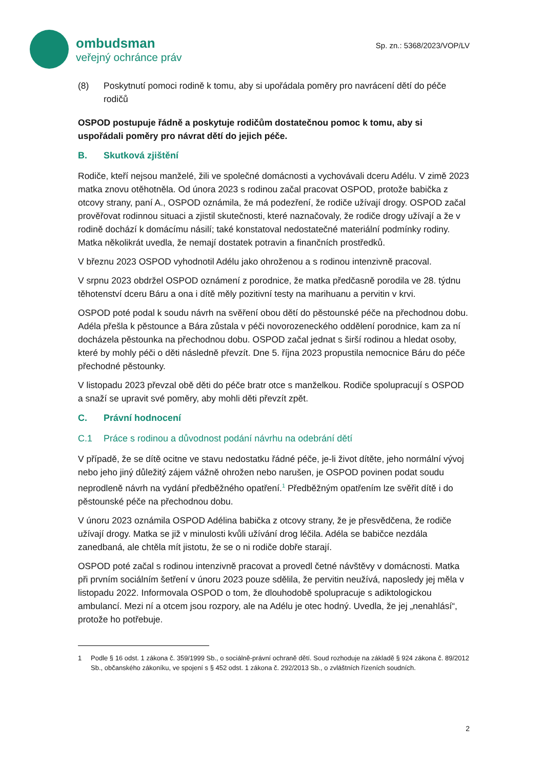ombudsman
veřejný ochránce práv
Sp. zn.: 5368/2023/VOP/LV
(8) Poskytnutí pomoci rodině k tomu, aby si upořádala poměry pro navrácení dětí do péče rodičů
OSPOD postupuje řádně a poskytuje rodičům dostatečnou pomoc k tomu, aby si uspořádali poměry pro návrat dětí do jejich péče.
B. Skutková zjištění
Rodiče, kteří nejsou manželé, žili ve společné domácnosti a vychovávali dceru Adélu. V zimě 2023 matka znovu otěhotněla. Od února 2023 s rodinou začal pracovat OSPOD, protože babička z otcovy strany, paní A., OSPOD oznámila, že má podezření, že rodiče užívají drogy. OSPOD začal prověřovat rodinnou situaci a zjistil skutečnosti, které naznačovaly, že rodiče drogy užívají a že v rodině dochází k domácímu násilí; také konstatoval nedostatečné materiální podmínky rodiny. Matka několikrát uvedla, že nemají dostatek potravin a finančních prostředků.
V březnu 2023 OSPOD vyhodnotil Adélu jako ohroženou a s rodinou intenzivně pracoval.
V srpnu 2023 obdržel OSPOD oznámení z porodnice, že matka předčasně porodila ve 28. týdnu těhotenství dceru Báru a ona i dítě měly pozitivní testy na marihuanu a pervitin v krvi.
OSPOD poté podal k soudu návrh na svěření obou dětí do pěstounské péče na přechodnou dobu. Adéla přešla k pěstounce a Bára zůstala v péči novorozeneckého oddělení porodnice, kam za ní docházela pěstounka na přechodnou dobu. OSPOD začal jednat s širší rodinou a hledat osoby, které by mohly péči o děti následně převzít. Dne 5. října 2023 propustila nemocnice Báru do péče přechodné pěstounky.
V listopadu 2023 převzal obě děti do péče bratr otce s manželkou. Rodiče spolupracují s OSPOD a snaží se upravit své poměry, aby mohli děti převzít zpět.
C. Právní hodnocení
C.1 Práce s rodinou a důvodnost podání návrhu na odebrání dětí
V případě, že se dítě ocitne ve stavu nedostatku řádné péče, je-li život dítěte, jeho normální vývoj nebo jeho jiný důležitý zájem vážně ohrožen nebo narušen, je OSPOD povinen podat soudu neprodleně návrh na vydání předběžného opatření.<sup>1</sup> Předběžným opatřením lze svěřit dítě i do pěstounské péče na přechodnou dobu.
V únoru 2023 oznámila OSPOD Adélina babička z otcovy strany, že je přesvědčena, že rodiče užívají drogy. Matka se již v minulosti kvůli užívání drog léčila. Adéla se babičce nezdála zanedbaná, ale chtěla mít jistotu, že se o ni rodiče dobře starají.
OSPOD poté začal s rodinou intenzivně pracovat a provedl četné návštěvy v domácnosti. Matka při prvním sociálním šetření v únoru 2023 pouze sdělila, že pervitin neužívá, naposledy jej měla v listopadu 2022. Informovala OSPOD o tom, že dlouhodobě spolupracuje s adiktologickou ambulancí. Mezi ní a otcem jsou rozpory, ale na Adélu je otec hodný. Uvedla, že jej „nenahlásí“, protože ho potřebuje.
1 Podle § 16 odst. 1 zákona č. 359/1999 Sb., o sociálně-právní ochraně dětí. Soud rozhoduje na základě § 924 zákona č. 89/2012 Sb., občanského zákoníku, ve spojení s § 452 odst. 1 zákona č. 292/2013 Sb., o zvláštních řízeních soudních.
2